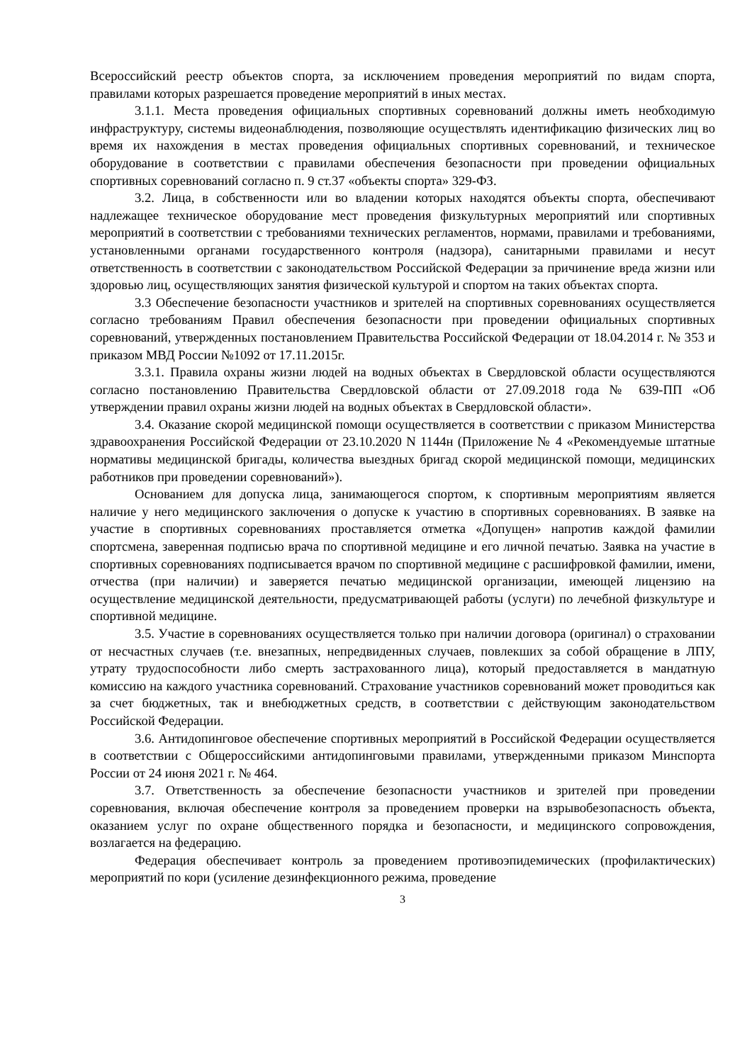Всероссийский реестр объектов спорта, за исключением проведения мероприятий по видам спорта, правилами которых разрешается проведение мероприятий в иных местах.
3.1.1. Места проведения официальных спортивных соревнований должны иметь необходимую инфраструктуру, системы видеонаблюдения, позволяющие осуществлять идентификацию физических лиц во время их нахождения в местах проведения официальных спортивных соревнований, и техническое оборудование в соответствии с правилами обеспечения безопасности при проведении официальных спортивных соревнований согласно п. 9 ст.37 «объекты спорта» 329-ФЗ.
3.2. Лица, в собственности или во владении которых находятся объекты спорта, обеспечивают надлежащее техническое оборудование мест проведения физкультурных мероприятий или спортивных мероприятий в соответствии с требованиями технических регламентов, нормами, правилами и требованиями, установленными органами государственного контроля (надзора), санитарными правилами и несут ответственность в соответствии с законодательством Российской Федерации за причинение вреда жизни или здоровью лиц, осуществляющих занятия физической культурой и спортом на таких объектах спорта.
3.3 Обеспечение безопасности участников и зрителей на спортивных соревнованиях осуществляется согласно требованиям Правил обеспечения безопасности при проведении официальных спортивных соревнований, утвержденных постановлением Правительства Российской Федерации от 18.04.2014 г. № 353 и приказом МВД России №1092 от 17.11.2015г.
3.3.1. Правила охраны жизни людей на водных объектах в Свердловской области осуществляются согласно постановлению Правительства Свердловской области от 27.09.2018 года № 639-ПП «Об утверждении правил охраны жизни людей на водных объектах в Свердловской области».
3.4. Оказание скорой медицинской помощи осуществляется в соответствии с приказом Министерства здравоохранения Российской Федерации от 23.10.2020 N 1144н (Приложение № 4 «Рекомендуемые штатные нормативы медицинской бригады, количества выездных бригад скорой медицинской помощи, медицинских работников при проведении соревнований»).
Основанием для допуска лица, занимающегося спортом, к спортивным мероприятиям является наличие у него медицинского заключения о допуске к участию в спортивных соревнованиях. В заявке на участие в спортивных соревнованиях проставляется отметка «Допущен» напротив каждой фамилии спортсмена, заверенная подписью врача по спортивной медицине и его личной печатью. Заявка на участие в спортивных соревнованиях подписывается врачом по спортивной медицине с расшифровкой фамилии, имени, отчества (при наличии) и заверяется печатью медицинской организации, имеющей лицензию на осуществление медицинской деятельности, предусматривающей работы (услуги) по лечебной физкультуре и спортивной медицине.
3.5. Участие в соревнованиях осуществляется только при наличии договора (оригинал) о страховании от несчастных случаев (т.е. внезапных, непредвиденных случаев, повлекших за собой обращение в ЛПУ, утрату трудоспособности либо смерть застрахованного лица), который предоставляется в мандатную комиссию на каждого участника соревнований. Страхование участников соревнований может проводиться как за счет бюджетных, так и внебюджетных средств, в соответствии с действующим законодательством Российской Федерации.
3.6. Антидопинговое обеспечение спортивных мероприятий в Российской Федерации осуществляется в соответствии с Общероссийскими антидопинговыми правилами, утвержденными приказом Минспорта России от 24 июня 2021 г. № 464.
3.7. Ответственность за обеспечение безопасности участников и зрителей при проведении соревнования, включая обеспечение контроля за проведением проверки на взрывобезопасность объекта, оказанием услуг по охране общественного порядка и безопасности, и медицинского сопровождения, возлагается на федерацию.
Федерация обеспечивает контроль за проведением противоэпидемических (профилактических) мероприятий по кори (усиление дезинфекционного режима, проведение
3